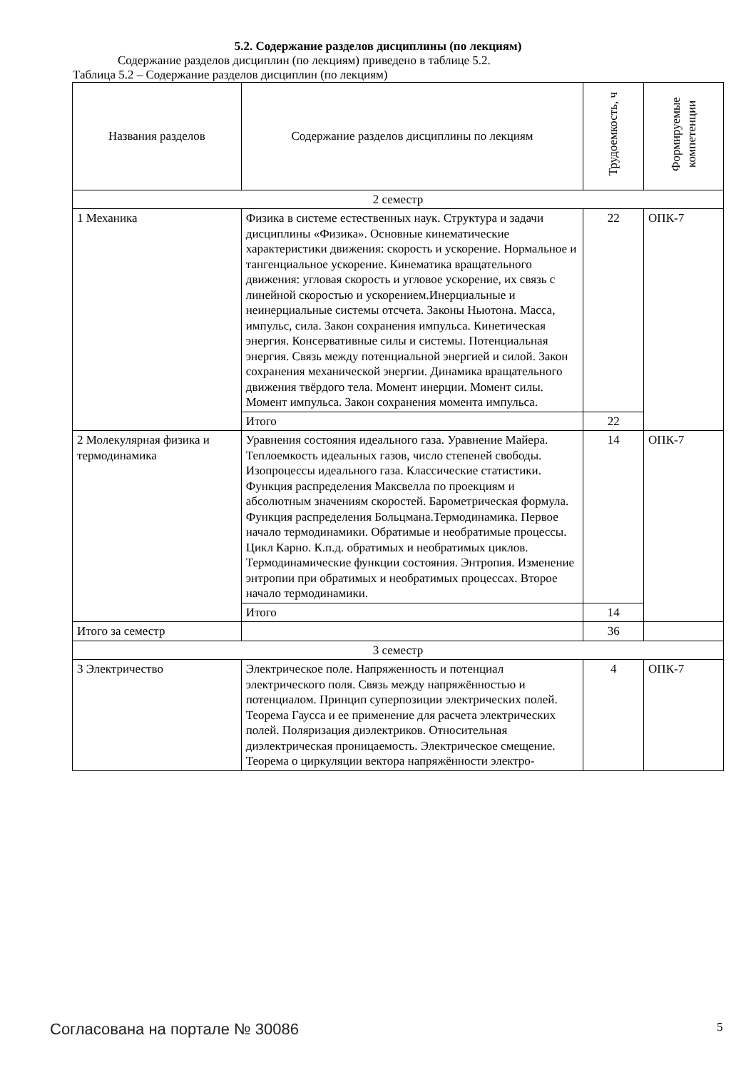5.2. Содержание разделов дисциплины (по лекциям)
Содержание разделов дисциплин (по лекциям) приведено в таблице 5.2.
Таблица 5.2 – Содержание разделов дисциплин (по лекциям)
| Названия разделов | Содержание разделов дисциплины по лекциям | Трудоемкость, ч | Формируемые компетенции |
| --- | --- | --- | --- |
| 2 семестр | | | |
| 1 Механика | Физика в системе естественных наук. Структура и задачи дисциплины «Физика». Основные кинематические характеристики движения: скорость и ускорение. Нормальное и тангенциальное ускорение. Кинематика вращательного движения: угловая скорость и угловое ускорение, их связь с линейной скоростью и ускорением.Инерциальные и неинерциальные системы отсчета. Законы Ньютона. Масса, импульс, сила. Закон сохранения импульса. Кинетическая энергия. Консервативные силы и системы. Потенциальная энергия. Связь между потенциальной энергией и силой. Закон сохранения механической энергии. Динамика вращательного движения твёрдого тела. Момент инерции. Момент силы. Момент импульса. Закон сохранения момента импульса. | 22 | ОПК-7 |
| | Итого | 22 | |
| 2 Молекулярная физика и термодинамика | Уравнения состояния идеального газа. Уравнение Майера. Теплоемкость идеальных газов, число степеней свободы. Изопроцессы идеального газа. Классические статистики. Функция распределения Максвелла по проекциям и абсолютным значениям скоростей. Барометрическая формула. Функция распределения Больцмана.Термодинамика. Первое начало термодинамики. Обратимые и необратимые процессы. Цикл Карно. К.п.д. обратимых и необратимых циклов. Термодинамические функции состояния. Энтропия. Изменение энтропии при обратимых и необратимых процессах. Второе начало термодинамики. | 14 | ОПК-7 |
| | Итого | 14 | |
| Итого за семестр | | 36 | |
| 3 семестр | | | |
| 3 Электричество | Электрическое поле. Напряженность и потенциал электрического поля. Связь между напряжённостью и потенциалом. Принцип суперпозиции электрических полей. Теорема Гаусса и ее применение для расчета электрических полей. Поляризация диэлектриков. Относительная диэлектрическая проницаемость. Электрическое смещение. Теорема о циркуляции вектора напряжённости электро- | 4 | ОПК-7 |
Согласована на портале № 30086 5